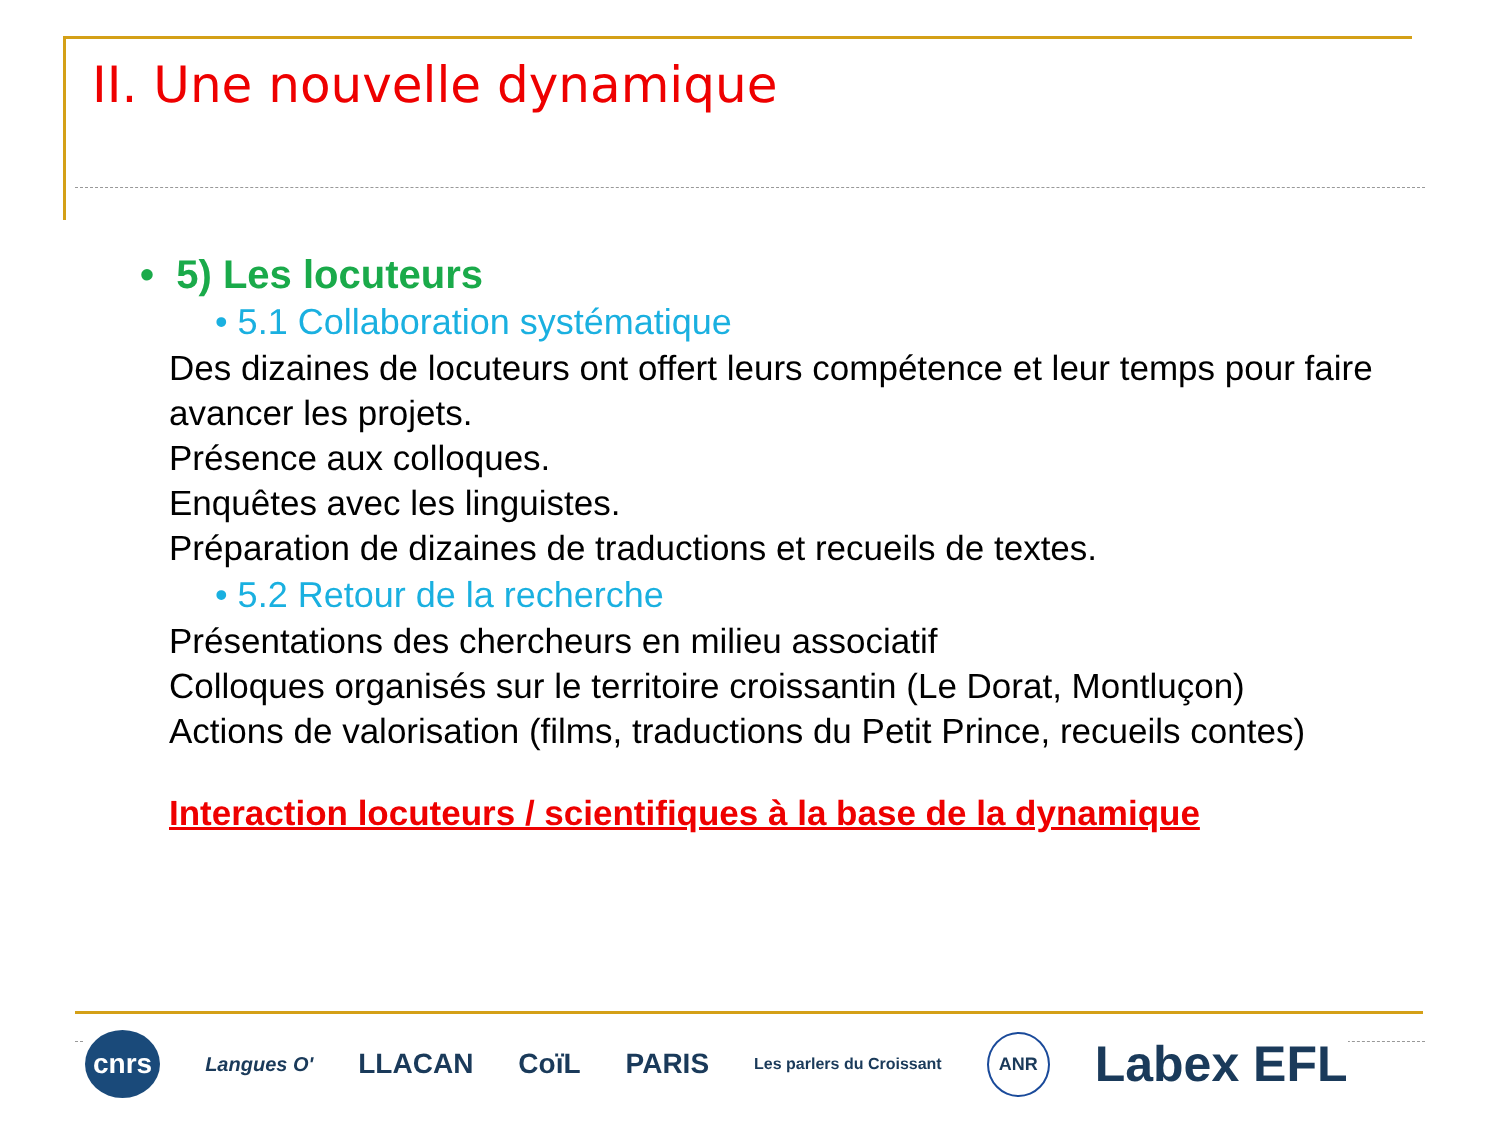II. Une nouvelle dynamique
• 5) Les locuteurs
• 5.1 Collaboration systématique
Des dizaines de locuteurs ont offert leurs compétence et leur temps pour faire avancer les projets.
Présence aux colloques.
Enquêtes avec les linguistes.
Préparation de dizaines de traductions et recueils de textes.
• 5.2 Retour de la recherche
Présentations des chercheurs en milieu associatif
Colloques organisés sur le territoire croissantin (Le Dorat, Montluçon)
Actions de valorisation (films, traductions du Petit Prince, recueils contes)
Interaction locuteurs / scientifiques à la base de la dynamique
cnrs Langues O' LLACAN CoïL PARIS Les parlers du Croissant ANR Labex EFL